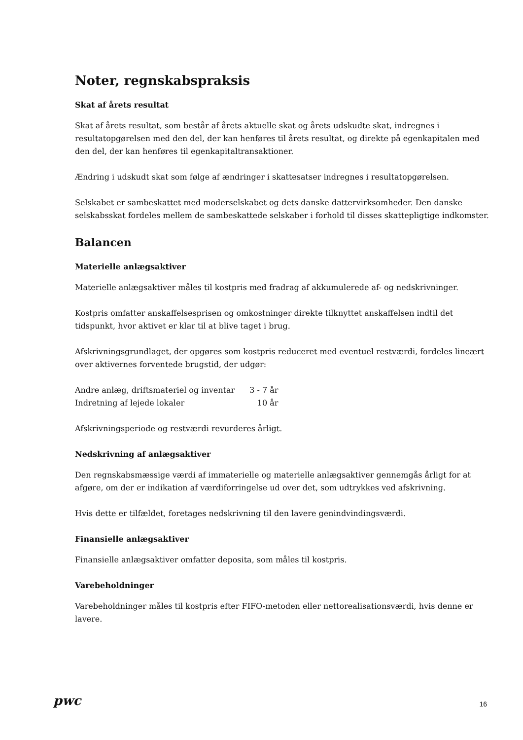Noter, regnskabspraksis
Skat af årets resultat
Skat af årets resultat, som består af årets aktuelle skat og årets udskudte skat, indregnes i resultatopgørelsen med den del, der kan henføres til årets resultat, og direkte på egenkapitalen med den del, der kan henføres til egenkapitaltransaktioner.
Ændring i udskudt skat som følge af ændringer i skattesatser indregnes i resultatopgørelsen.
Selskabet er sambeskattet med moderselskabet og dets danske dattervirksomheder. Den danske selskabsskat fordeles mellem de sambeskattede selskaber i forhold til disses skattepligtige indkomster.
Balancen
Materielle anlægsaktiver
Materielle anlægsaktiver måles til kostpris med fradrag af akkumulerede af- og nedskrivninger.
Kostpris omfatter anskaffelsesprisen og omkostninger direkte tilknyttet anskaffelsen indtil det tidspunkt, hvor aktivet er klar til at blive taget i brug.
Afskrivningsgrundlaget, der opgøres som kostpris reduceret med eventuel restværdi, fordeles lineært over aktivernes forventede brugstid, der udgør:
| Andre anlæg, driftsmateriel og inventar | 3 - 7 år |
| Indretning af lejede lokaler | 10 år |
Afskrivningsperiode og restværdi revurderes årligt.
Nedskrivning af anlægsaktiver
Den regnskabsmæssige værdi af immaterielle og materielle anlægsaktiver gennemgås årligt for at afgøre, om der er indikation af værdiforringelse ud over det, som udtrykkes ved afskrivning.
Hvis dette er tilfældet, foretages nedskrivning til den lavere genindvindingsværdi.
Finansielle anlægsaktiver
Finansielle anlægsaktiver omfatter deposita, som måles til kostpris.
Varebeholdninger
Varebeholdninger måles til kostpris efter FIFO-metoden eller nettorealisationsværdi, hvis denne er lavere.
pwc
16